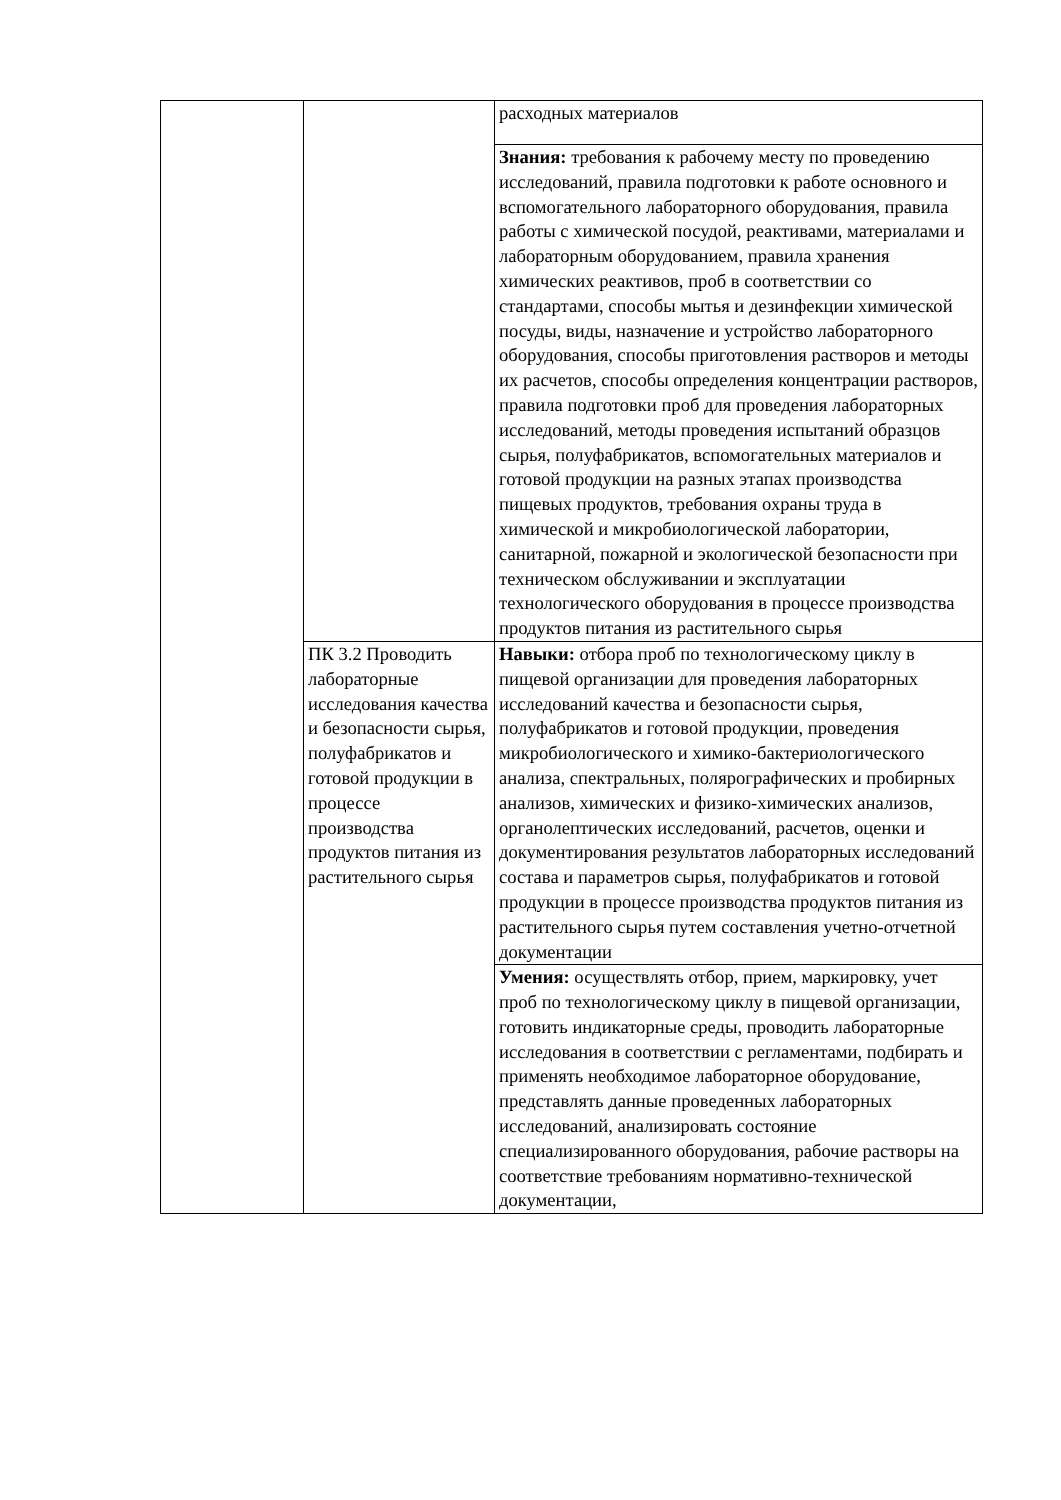| | | расходных материалов |
| | | Знания: требования к рабочему месту по проведению исследований, правила подготовки к работе основного и вспомогательного лабораторного оборудования, правила работы с химической посудой, реактивами, материалами и лабораторным оборудованием, правила хранения химических реактивов, проб в соответствии со стандартами, способы мытья и дезинфекции химической посуды, виды, назначение и устройство лабораторного оборудования, способы приготовления растворов и методы их расчетов, способы определения концентрации растворов, правила подготовки проб для проведения лабораторных исследований, методы проведения испытаний образцов сырья, полуфабрикатов, вспомогательных материалов и готовой продукции на разных этапах производства пищевых продуктов, требования охраны труда в химической и микробиологической лаборатории, санитарной, пожарной и экологической безопасности при техническом обслуживании и эксплуатации технологического оборудования в процессе производства продуктов питания из растительного сырья |
| | ПК 3.2 Проводить лабораторные исследования качества и безопасности сырья, полуфабрикатов и готовой продукции в процессе производства продуктов питания из растительного сырья | Навыки: отбора проб по технологическому циклу в пищевой организации для проведения лабораторных исследований качества и безопасности сырья, полуфабрикатов и готовой продукции, проведения микробиологического и химико-бактериологического анализа, спектральных, полярографических и пробирных анализов, химических и физико-химических анализов, органолептических исследований, расчетов, оценки и документирования результатов лабораторных исследований состава и параметров сырья, полуфабрикатов и готовой продукции в процессе производства продуктов питания из растительного сырья путем составления учетно-отчетной документации |
| | | Умения: осуществлять отбор, прием, маркировку, учет проб по технологическому циклу в пищевой организации, готовить индикаторные среды, проводить лабораторные исследования в соответствии с регламентами, подбирать и применять необходимое лабораторное оборудование, представлять данные проведенных лабораторных исследований, анализировать состояние специализированного оборудования, рабочие растворы на соответствие требованиям нормативно-технической документации, |